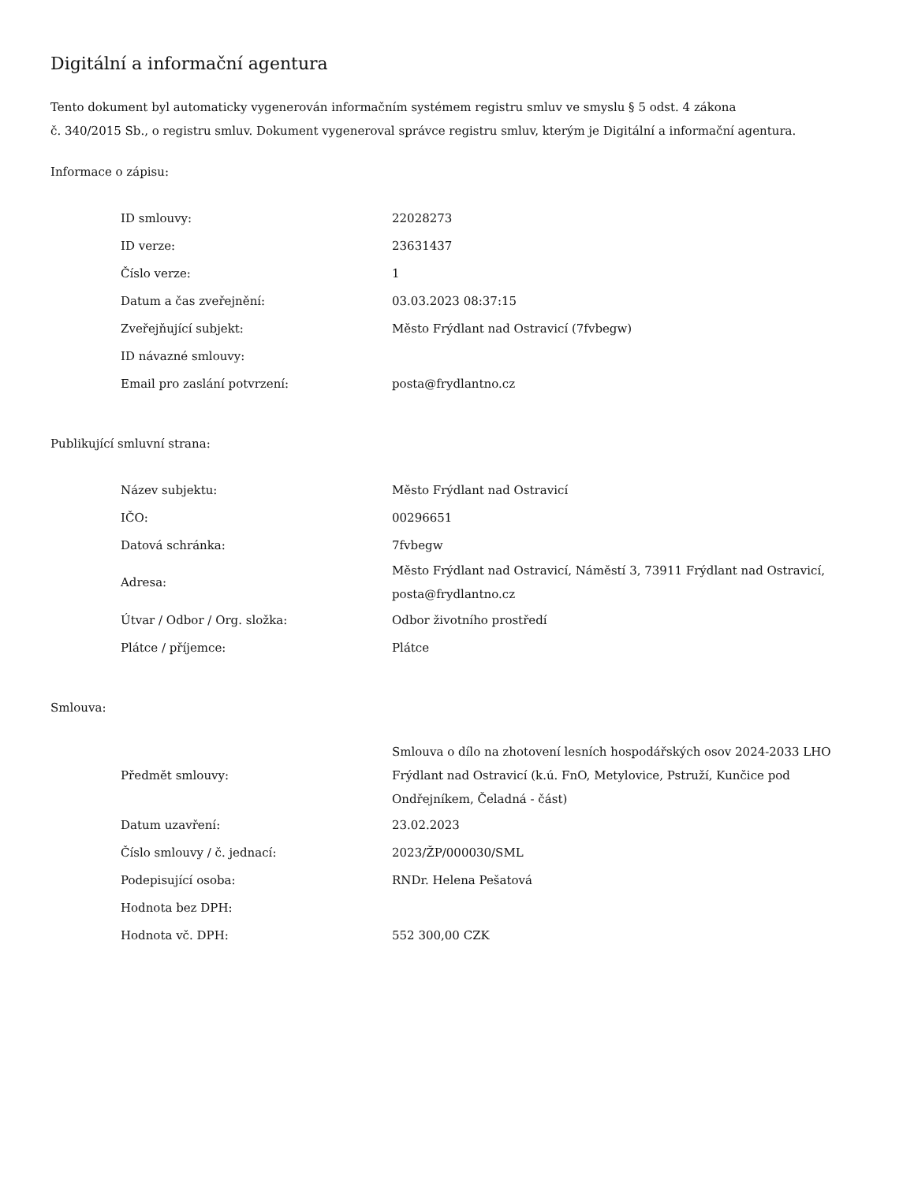Digitální a informační agentura
Tento dokument byl automaticky vygenerován informačním systémem registru smluv ve smyslu § 5 odst. 4 zákona
č. 340/2015 Sb., o registru smluv. Dokument vygeneroval správce registru smluv, kterým je Digitální a informační agentura.
Informace o zápisu:
| ID smlouvy: | 22028273 |
| ID verze: | 23631437 |
| Číslo verze: | 1 |
| Datum a čas zveřejnění: | 03.03.2023 08:37:15 |
| Zveřejňující subjekt: | Město Frýdlant nad Ostravicí (7fvbegw) |
| ID návazné smlouvy: | |
| Email pro zaslání potvrzení: | posta@frydlantno.cz |
Publikující smluvní strana:
| Název subjektu: | Město Frýdlant nad Ostravicí |
| IČO: | 00296651 |
| Datová schránka: | 7fvbegw |
| Adresa: | Město Frýdlant nad Ostravicí, Náměstí 3, 73911 Frýdlant nad Ostravicí, posta@frydlantno.cz |
| Útvar / Odbor / Org. složka: | Odbor životního prostředí |
| Plátce / příjemce: | Plátce |
Smlouva:
| Předmět smlouvy: | Smlouva o dílo na zhotovení lesních hospodářských osov 2024-2033 LHO Frýdlant nad Ostravicí (k.ú. FnO, Metylovice, Pstruží, Kunčice pod Ondřejníkem, Čeladná - část) |
| Datum uzavření: | 23.02.2023 |
| Číslo smlouvy / č. jednací: | 2023/ŽP/000030/SML |
| Podepisující osoba: | RNDr. Helena Pešatová |
| Hodnota bez DPH: | |
| Hodnota vč. DPH: | 552 300,00 CZK |